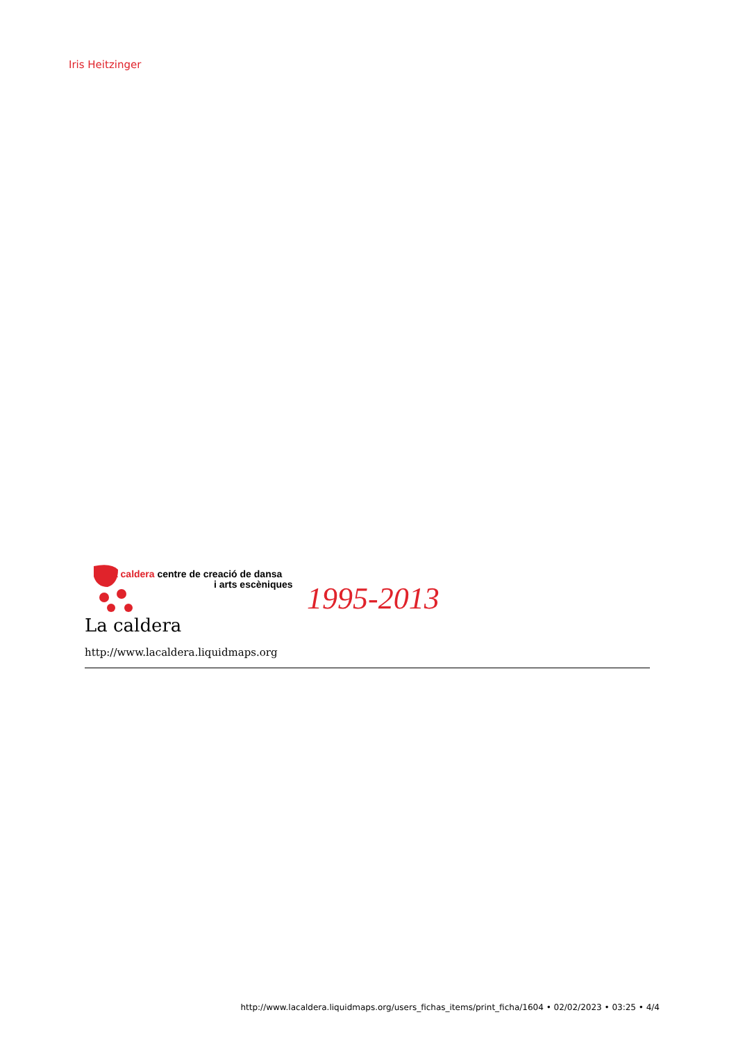Iris Heitzinger
la caldera centre de creació de dansa
i arts escèniques 1995-2013
La caldera
http://www.lacaldera.liquidmaps.org
http://www.lacaldera.liquidmaps.org/users_fichas_items/print_ficha/1604 • 02/02/2023 • 03:25 • 4/4